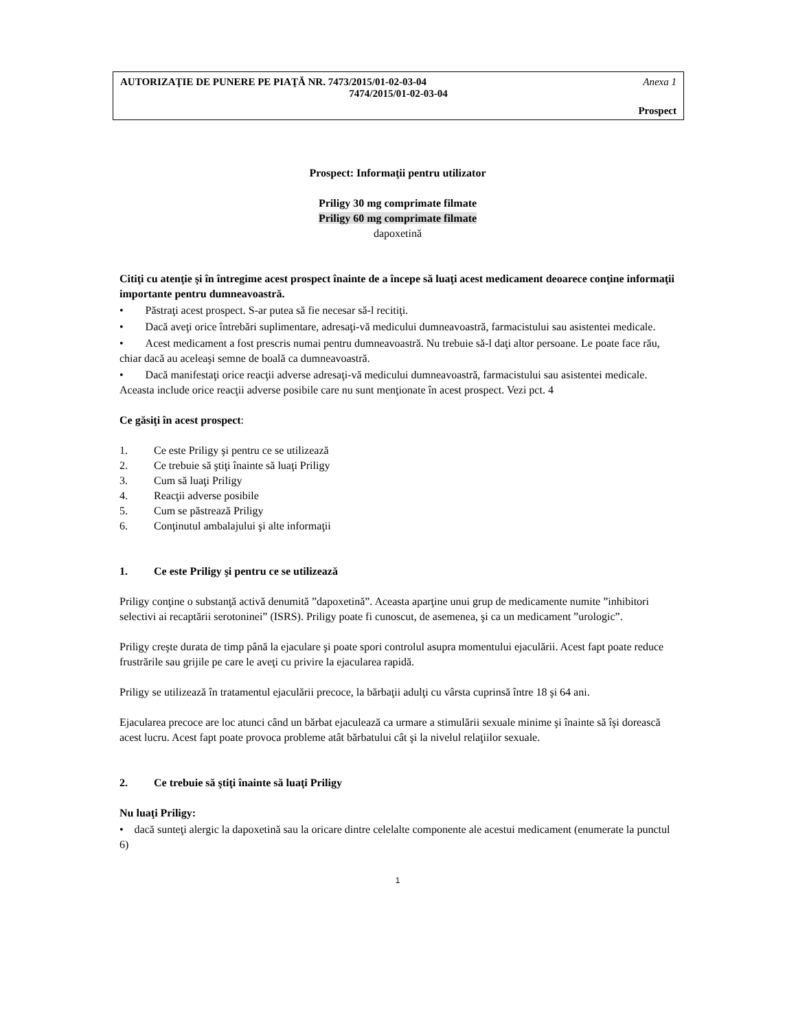AUTORIZAŢIE DE PUNERE PE PIAŢĂ NR. 7473/2015/01-02-03-04 Anexa 1
7474/2015/01-02-03-04
Prospect
Prospect: Informaţii pentru utilizator
Priligy 30 mg comprimate filmate
Priligy 60 mg comprimate filmate
dapoxetină
Citiţi cu atenţie şi în întregime acest prospect înainte de a începe să luaţi acest medicament deoarece conţine informaţii importante pentru dumneavoastră.
• Păstraţi acest prospect. S-ar putea să fie necesar să-l recitiţi.
• Dacă aveţi orice întrebări suplimentare, adresaţi-vă medicului dumneavoastră, farmacistului sau asistentei medicale.
• Acest medicament a fost prescris numai pentru dumneavoastră. Nu trebuie să-l daţi altor persoane. Le poate face rău, chiar dacă au aceleaşi semne de boală ca dumneavoastră.
• Dacă manifestaţi orice reacţii adverse adresaţi-vă medicului dumneavoastră, farmacistului sau asistentei medicale. Aceasta include orice reacţii adverse posibile care nu sunt menţionate în acest prospect. Vezi pct. 4
Ce găsiţi în acest prospect:
1. Ce este Priligy şi pentru ce se utilizează
2. Ce trebuie să ştiţi înainte să luaţi Priligy
3. Cum să luaţi Priligy
4. Reacţii adverse posibile
5. Cum se păstrează Priligy
6. Conţinutul ambalajului şi alte informaţii
1. Ce este Priligy şi pentru ce se utilizează
Priligy conţine o substanţă activă denumită ”dapoxetină”. Aceasta aparţine unui grup de medicamente numite ”inhibitori selectivi ai recaptării serotoninei” (ISRS). Priligy poate fi cunoscut, de asemenea, şi ca un medicament ”urologic”.
Priligy creşte durata de timp până la ejaculare şi poate spori controlul asupra momentului ejaculării. Acest fapt poate reduce frustrările sau grijile pe care le aveţi cu privire la ejacularea rapidă.
Priligy se utilizează în tratamentul ejaculării precoce, la bărbaţii adulţi cu vârsta cuprinsă între 18 şi 64 ani.
Ejacularea precoce are loc atunci când un bărbat ejaculează ca urmare a stimulării sexuale minime şi înainte să îşi dorească acest lucru. Acest fapt poate provoca probleme atât bărbatului cât şi la nivelul relaţiilor sexuale.
2. Ce trebuie să ştiţi înainte să luaţi Priligy
Nu luaţi Priligy:
• dacă sunteţi alergic la dapoxetină sau la oricare dintre celelalte componente ale acestui medicament (enumerate la punctul 6)
1